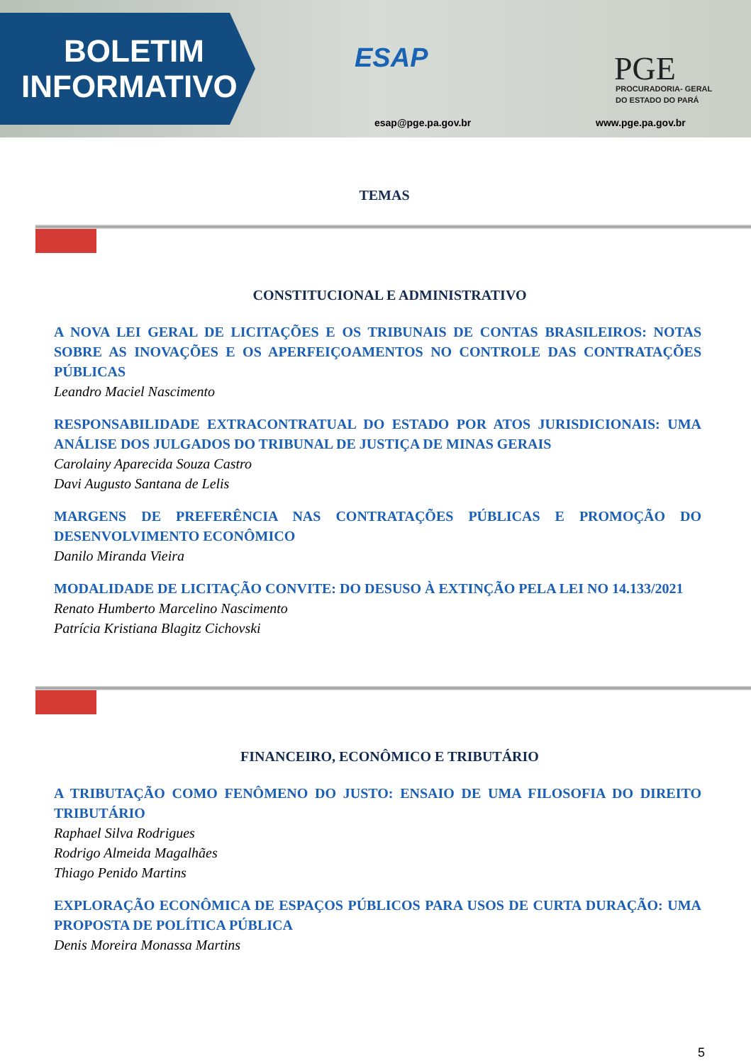BOLETIM
INFORMATIVO
ESAP
esap@pge.pa.gov.br
PGE
PROCURADORIA- GERAL
DO ESTADO DO PARÁ
www.pge.pa.gov.br
TEMAS
CONSTITUCIONAL E ADMINISTRATIVO
A NOVA LEI GERAL DE LICITAÇÕES E OS TRIBUNAIS DE CONTAS BRASILEIROS: NOTAS SOBRE AS INOVAÇÕES E OS APERFEIÇOAMENTOS NO CONTROLE DAS CONTRATAÇÕES PÚBLICAS
Leandro Maciel Nascimento
RESPONSABILIDADE EXTRACONTRATUAL DO ESTADO POR ATOS JURISDICIONAIS: UMA ANÁLISE DOS JULGADOS DO TRIBUNAL DE JUSTIÇA DE MINAS GERAIS
Carolainy Aparecida Souza Castro
Davi Augusto Santana de Lelis
MARGENS DE PREFERÊNCIA NAS CONTRATAÇÕES PÚBLICAS E PROMOÇÃO DO DESENVOLVIMENTO ECONÔMICO
Danilo Miranda Vieira
MODALIDADE DE LICITAÇÃO CONVITE: DO DESUSO À EXTINÇÃO PELA LEI NO 14.133/2021
Renato Humberto Marcelino Nascimento
Patrícia Kristiana Blagitz Cichovski
FINANCEIRO, ECONÔMICO E TRIBUTÁRIO
A TRIBUTAÇÃO COMO FENÔMENO DO JUSTO: ENSAIO DE UMA FILOSOFIA DO DIREITO TRIBUTÁRIO
Raphael Silva Rodrigues
Rodrigo Almeida Magalhães
Thiago Penido Martins
EXPLORAÇÃO ECONÔMICA DE ESPAÇOS PÚBLICOS PARA USOS DE CURTA DURAÇÃO: UMA PROPOSTA DE POLÍTICA PÚBLICA
Denis Moreira Monassa Martins
5